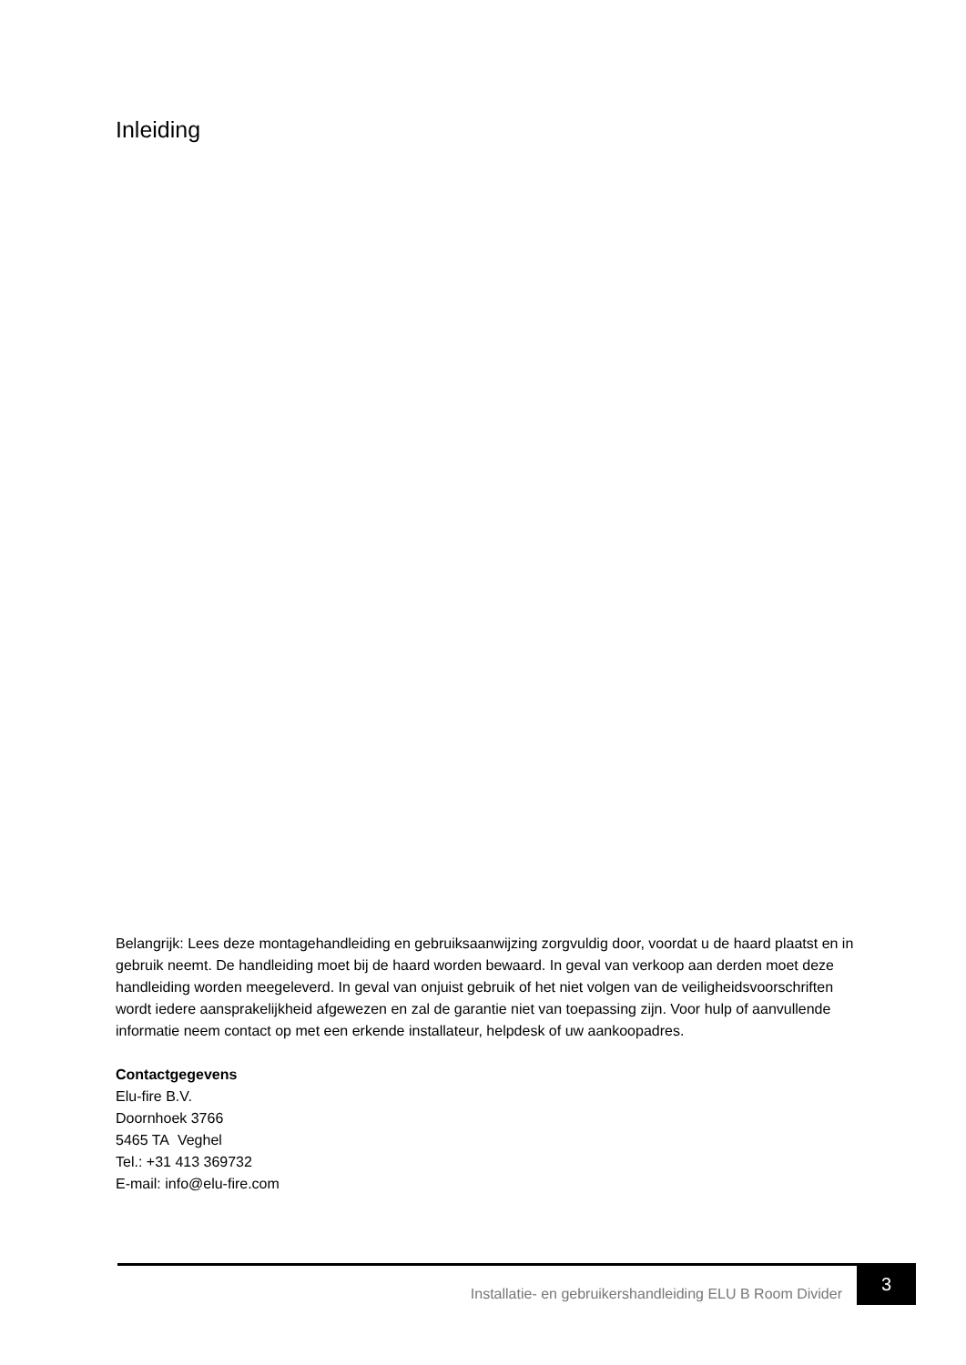Inleiding
Belangrijk: Lees deze montagehandleiding en gebruiksaanwijzing zorgvuldig door, voordat u de haard plaatst en in gebruik neemt. De handleiding moet bij de haard worden bewaard. In geval van verkoop aan derden moet deze handleiding worden meegeleverd. In geval van onjuist gebruik of het niet volgen van de veiligheidsvoorschriften wordt iedere aansprakelijkheid afgewezen en zal de garantie niet van toepassing zijn. Voor hulp of aanvullende informatie neem contact op met een erkende installateur, helpdesk of uw aankoopadres.
Contactgegevens
Elu-fire B.V.
Doornhoek 3766
5465 TA Veghel
Tel.: +31 413 369732
E-mail: info@elu-fire.com
Installatie- en gebruikershandleiding ELU B Room Divider
3